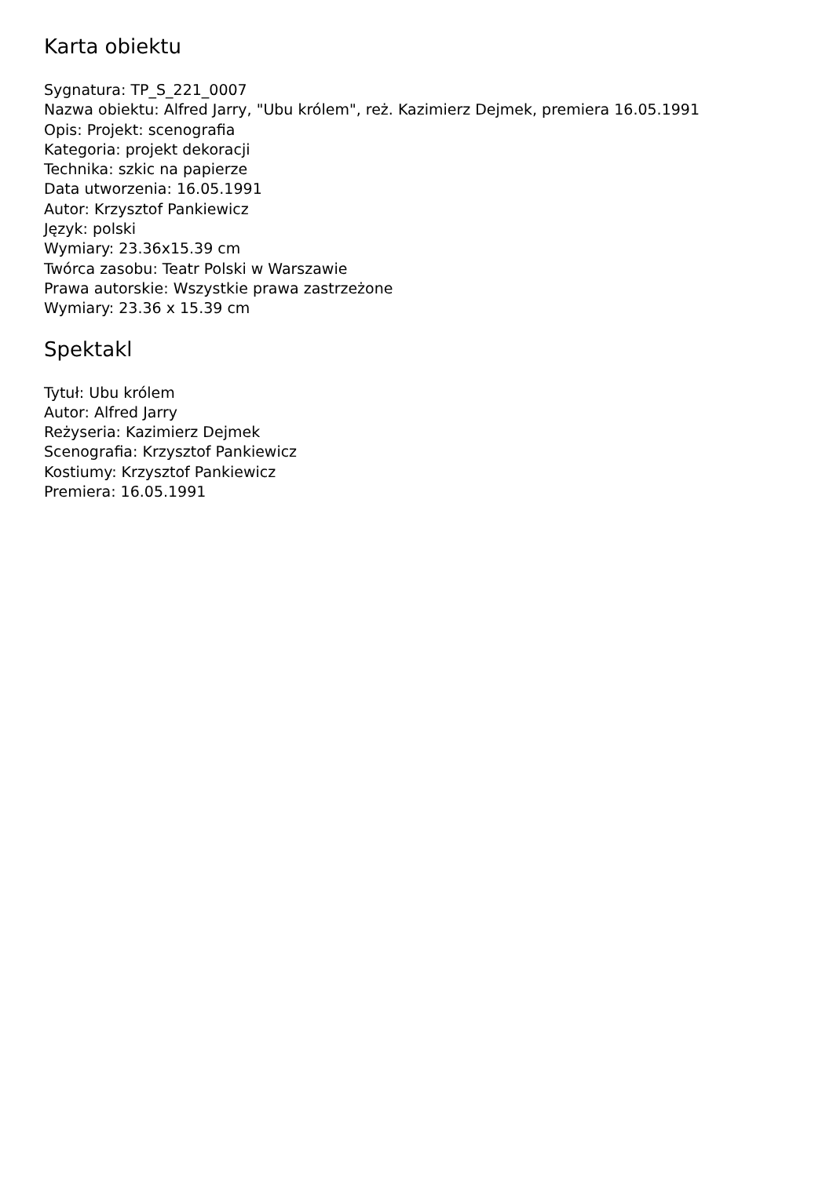Karta obiektu
Sygnatura: TP_S_221_0007
Nazwa obiektu: Alfred Jarry, "Ubu królem", reż. Kazimierz Dejmek, premiera 16.05.1991
Opis: Projekt: scenografia
Kategoria: projekt dekoracji
Technika: szkic na papierze
Data utworzenia: 16.05.1991
Autor: Krzysztof Pankiewicz
Język: polski
Wymiary: 23.36x15.39 cm
Twórca zasobu: Teatr Polski w Warszawie
Prawa autorskie: Wszystkie prawa zastrzeżone
Wymiary: 23.36 x 15.39 cm
Spektakl
Tytuł: Ubu królem
Autor: Alfred Jarry
Reżyseria: Kazimierz Dejmek
Scenografia: Krzysztof Pankiewicz
Kostiumy: Krzysztof Pankiewicz
Premiera: 16.05.1991